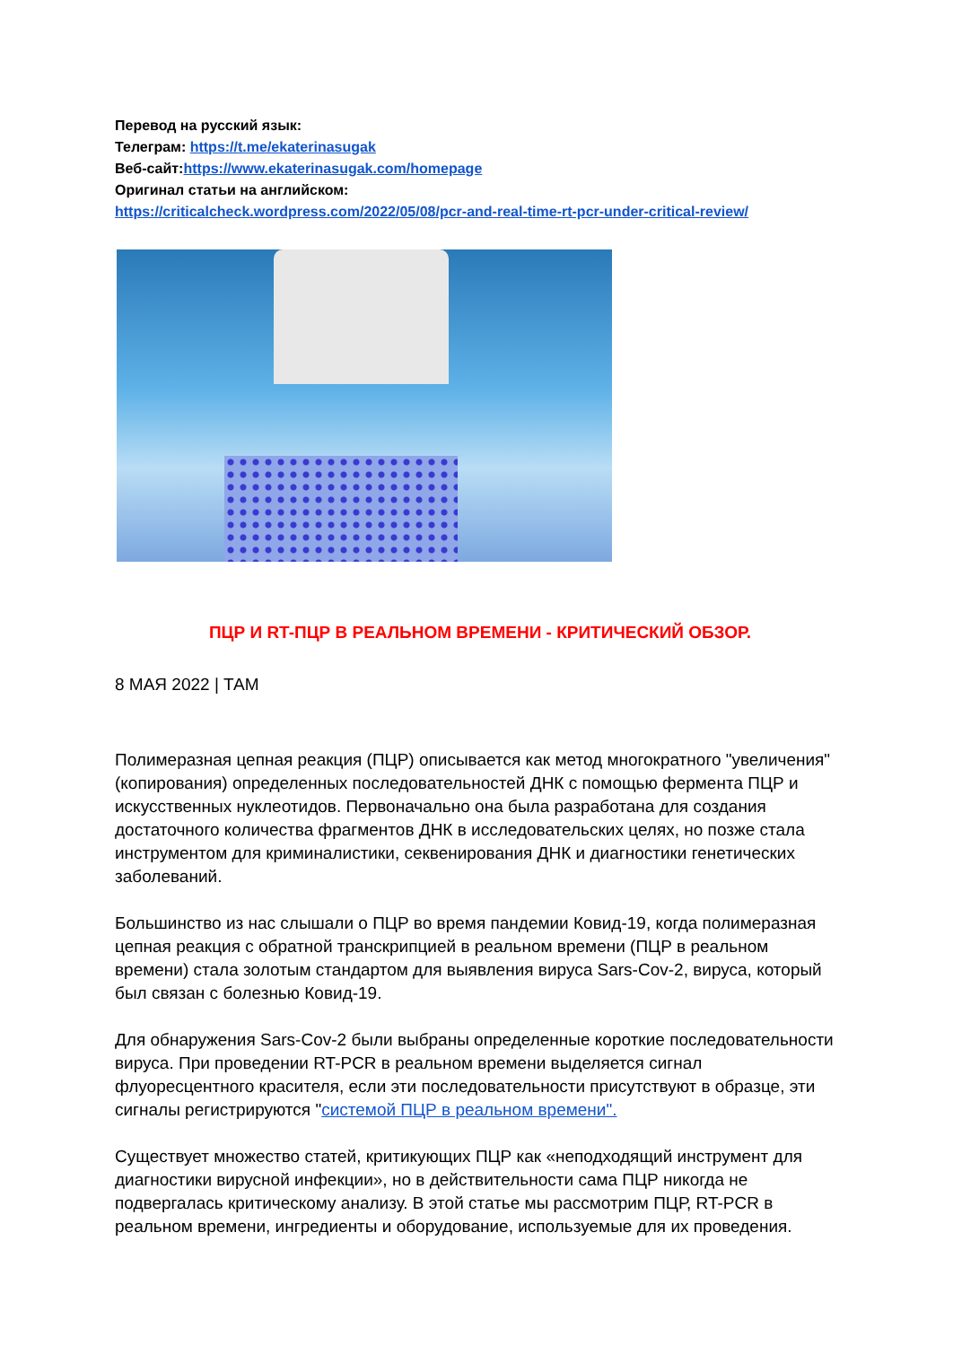Перевод на русский язык:
Телеграм: https://t.me/ekaterinasugak
Веб-сайт:https://www.ekaterinasugak.com/homepage
Оригинал статьи на английском:
https://criticalcheck.wordpress.com/2022/05/08/pcr-and-real-time-rt-pcr-under-critical-review/
ПЦР И RT-ПЦР В РЕАЛЬНОМ ВРЕМЕНИ - КРИТИЧЕСКИЙ ОБЗОР.
8 МАЯ 2022 | ТАМ
Полимеразная цепная реакция (ПЦР) описывается как метод многократного "увеличения" (копирования) определенных последовательностей ДНК с помощью фермента ПЦР и искусственных нуклеотидов. Первоначально она была разработана для создания достаточного количества фрагментов ДНК в исследовательских целях, но позже стала инструментом для криминалистики, секвенирования ДНК и диагностики генетических заболеваний.
Большинство из нас слышали о ПЦР во время пандемии Ковид-19, когда полимеразная цепная реакция с обратной транскрипцией в реальном времени (ПЦР в реальном времени) стала золотым стандартом для выявления вируса Sars-Cov-2, вируса, который был связан с болезнью Ковид-19.
Для обнаружения Sars-Cov-2 были выбраны определенные короткие последовательности вируса. При проведении RT-PCR в реальном времени выделяется сигнал флуоресцентного красителя, если эти последовательности присутствуют в образце, эти сигналы регистрируются "системой ПЦР в реальном времени".
Существует множество статей, критикующих ПЦР как «неподходящий инструмент для диагностики вирусной инфекции», но в действительности сама ПЦР никогда не подвергалась критическому анализу. В этой статье мы рассмотрим ПЦР, RT-PCR в реальном времени, ингредиенты и оборудование, используемые для их проведения.